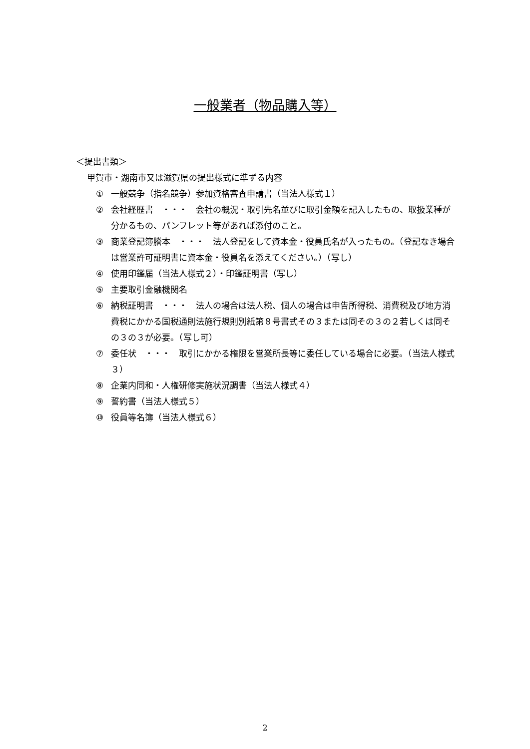一般業者（物品購入等）
＜提出書類＞
甲賀市・湖南市又は滋賀県の提出様式に準ずる内容
① 一般競争（指名競争）参加資格審査申請書（当法人様式１）
② 会社経歴書　・・・　会社の概況・取引先名並びに取引金額を記入したもの、取扱業種が分かるもの、パンフレット等があれば添付のこと。
③ 商業登記簿謄本　・・・　法人登記をして資本金・役員氏名が入ったもの。（登記なき場合は営業許可証明書に資本金・役員名を添えてください。）（写し）
④ 使用印鑑届（当法人様式２）・印鑑証明書（写し）
⑤ 主要取引金融機関名
⑥ 納税証明書　・・・　法人の場合は法人税、個人の場合は申告所得税、消費税及び地方消費税にかかる国税通則法施行規則別紙第８号書式その３または同その３の２若しくは同その３の３が必要。（写し可）
⑦ 委任状　・・・　取引にかかる権限を営業所長等に委任している場合に必要。（当法人様式３）
⑧ 企業内同和・人権研修実施状況調書（当法人様式４）
⑨ 誓約書（当法人様式５）
⑩ 役員等名簿（当法人様式６）
2